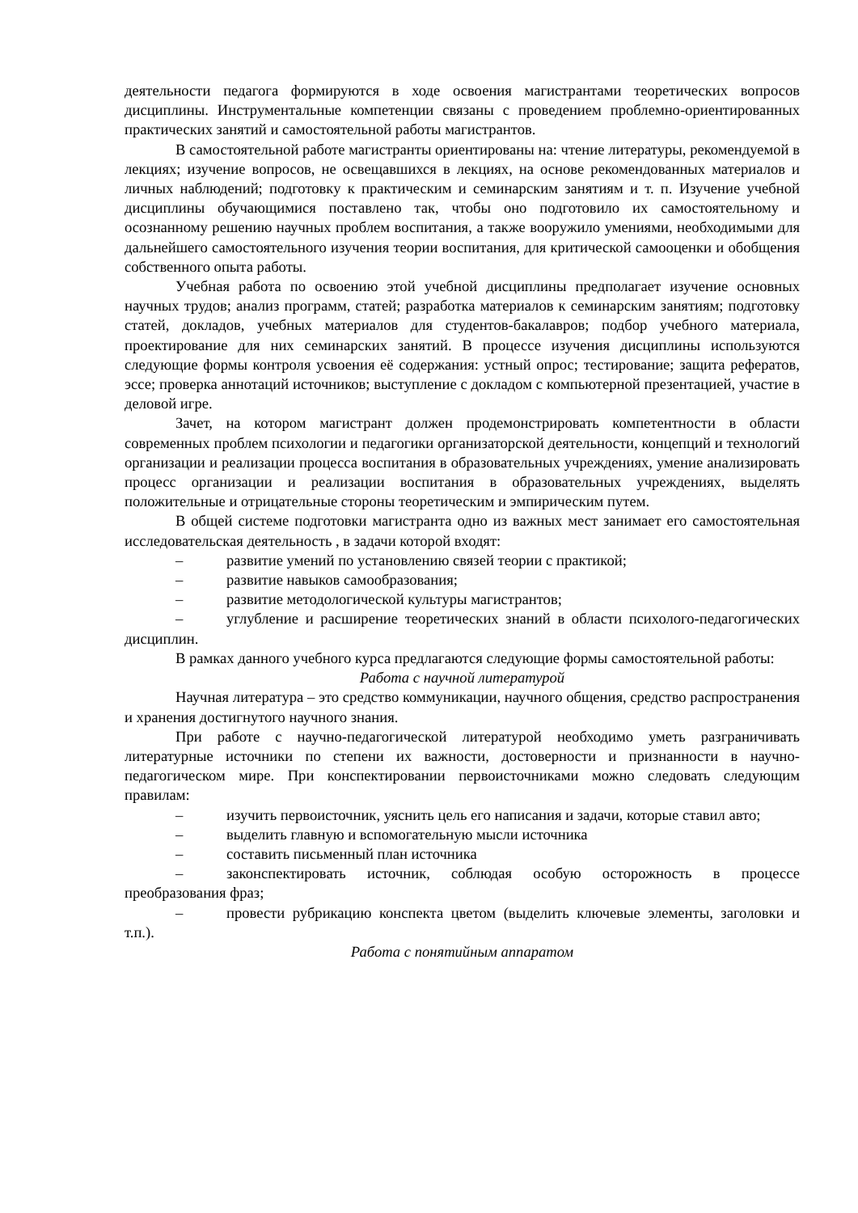деятельности педагога формируются в ходе освоения магистрантами теоретических вопросов дисциплины. Инструментальные компетенции связаны с проведением проблемно-ориентированных практических занятий и самостоятельной работы магистрантов.
В самостоятельной работе магистранты ориентированы на: чтение литературы, рекомендуемой в лекциях; изучение вопросов, не освещавшихся в лекциях, на основе рекомендованных материалов и личных наблюдений; подготовку к практическим и семинарским занятиям и т. п. Изучение учебной дисциплины обучающимися поставлено так, чтобы оно подготовило их самостоятельному и осознанному решению научных проблем воспитания, а также вооружило умениями, необходимыми для дальнейшего самостоятельного изучения теории воспитания, для критической самооценки и обобщения собственного опыта работы.
Учебная работа по освоению этой учебной дисциплины предполагает изучение основных научных трудов; анализ программ, статей; разработка материалов к семинарским занятиям; подготовку статей, докладов, учебных материалов для студентов-бакалавров; подбор учебного материала, проектирование для них семинарских занятий. В процессе изучения дисциплины используются следующие формы контроля усвоения её содержания: устный опрос; тестирование; защита рефератов, эссе; проверка аннотаций источников; выступление с докладом с компьютерной презентацией, участие в деловой игре.
Зачет, на котором магистрант должен продемонстрировать компетентности в области современных проблем психологии и педагогики организаторской деятельности, концепций и технологий организации и реализации процесса воспитания в образовательных учреждениях, умение анализировать процесс организации и реализации воспитания в образовательных учреждениях, выделять положительные и отрицательные стороны теоретическим и эмпирическим путем.
В общей системе подготовки магистранта одно из важных мест занимает его самостоятельная исследовательская деятельность , в задачи которой входят:
– развитие умений по установлению связей теории с практикой;
– развитие навыков самообразования;
– развитие методологической культуры магистрантов;
– углубление и расширение теоретических знаний в области психолого-педагогических дисциплин.
В рамках данного учебного курса предлагаются следующие формы самостоятельной работы:
Работа с научной литературой
Научная литература – это средство коммуникации, научного общения, средство распространения и хранения достигнутого научного знания.
При работе с научно-педагогической литературой необходимо уметь разграничивать литературные источники по степени их важности, достоверности и признанности в научно-педагогическом мире. При конспектировании первоисточниками можно следовать следующим правилам:
– изучить первоисточник, уяснить цель его написания и задачи, которые ставил авто;
– выделить главную и вспомогательную мысли источника
– составить письменный план источника
– законспектировать источник, соблюдая особую осторожность в процессе преобразования фраз;
– провести рубрикацию конспекта цветом (выделить ключевые элементы, заголовки и т.п.).
Работа с понятийным аппаратом